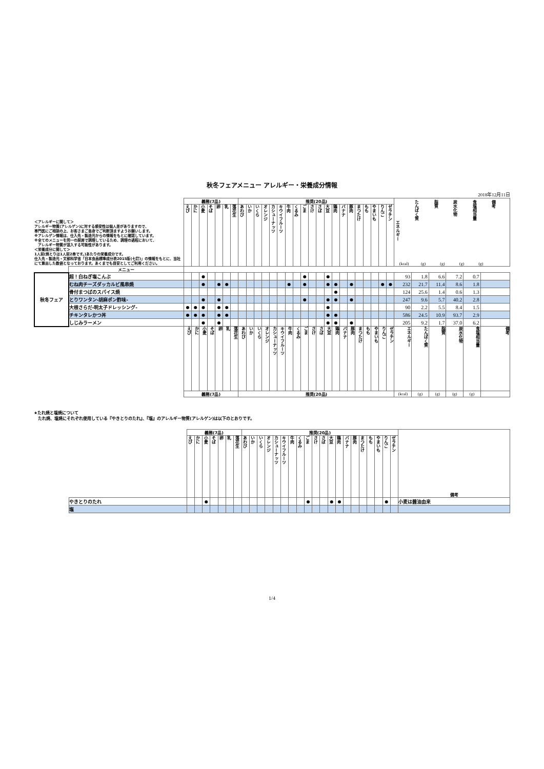秋冬フェアメニュー アレルギー・栄養成分情報
2018年12月11日
| ＜アレルギーに関して＞ アレルギー物質(アレルゲン)に対する感受性は個人差がありますので、 専門医にご相談の上、お客さまご自身でご判断頂ますようお願いします。 ※アレルゲン情報は、仕入先・製造元からの情報をもとに確認しています。 ※全てのメニューを同一の厨房で調理しているため、調理の過程において、 アレルギー物質が混入する可能性があります。 ＜栄養成分に関して＞ 1人前(焼とりは1人前2串です。)あたりの栄養成分です。 仕入先・製造元・文部科学省「日本食品標準成分表2015版(七訂)」の情報をもとに、当社にて算出した数値となっております。あくまでも目安としてご利用ください。 | | 義務(7品) | | | | | | | 推奨(20品) | | | | | | | | | | | | | | | | | | | | / エネルギー / たんぱく質 / 脂質 / 炭水化物 / 食塩相当量 / 備考 / / (kcal) / (g) / (g) / (g) / (g) / / | | | | | |
| | | えび | かに | 小麦 | そば | 卵 | 乳 | 落花生 | あわび | いか | いくら | オレンジ | カシューナッツ | キウイフルーツ | 牛肉 | くるみ | ごま | さけ | さば | 大豆 | 鶏肉 | バナナ | 豚肉 | まつたけ | もも | やまいも | りんご | ゼラチン | | | | | | |
| | メニュー | | | | | | | | | | | | | | | | | | | | | | | | | | | | | | | | | |
| 秋冬フェア | 超！白ねぎ塩こんぶ | | | ● | | | | | | | | | | | | | ● | | | ● | | | | | | | | | 93 | 1.8 | 6.6 | 7.2 | 0.7 | |
| | むね肉チーズダッカルビ風串焼 | | | ● | | ● | ● | | | | | | | | ● | | ● | | | ● | ● | | ● | | | | ● | ● | 232 | 21.7 | 11.4 | 8.6 | 1.8 | |
| | 骨付まつばのスパイス焼 | | | | | | | | | | | | | | | | | | | | ● | | | | | | | | 124 | 25.6 | 1.4 | 0.6 | 1.3 | |
| | とりワンタン-胡麻ポン酢味- | | | ● | | ● | | | | | | | | | | | ● | | | ● | ● | | ● | | | | | | 247 | 9.6 | 5.7 | 40.2 | 2.8 | |
| | 大根さらだ-明太子ドレッシング- | ● | ● | ● | | ● | ● | | | | | | | | | | | | | ● | | | | | | | | | 90 | 2.2 | 5.5 | 8.4 | 1.5 | |
| | チキンタレかつ丼 | ● | ● | ● | | ● | ● | | | | | | | | | | | | | ● | ● | | | | | | | | 586 | 24.5 | 10.9 | 93.7 | 2.9 | |
| | しじみラーメン | | | ● | | ● | | | | | | | | | | | | | | ● | ● | | ● | | | | | | 205 | 9.2 | 1.7 | 37.0 | 6.2 | |
| | | えび | かに | 小麦 | そば | 卵 | 乳 | 落花生 | あわび | いか | いくら | オレンジ | カシューナッツ | キウイフルーツ | 牛肉 | くるみ | ごま | さけ | さば | 大豆 | 鶏肉 | バナナ | 豚肉 | まつたけ | もも | やまいも | りんご | ゼラチン | エネルギー | たんぱく質 | 脂質 | 炭水化物 | 食塩相当量 | 備考 |
| | | 義務(7品) | | | | | | | 推奨(20品) | | | | | | | | | | | | | | | | | | | | (kcal) | (g) | (g) | (g) | (g) | |
★たれ焼と塩焼について
　たれ焼、塩焼にそれぞれ使用している『やきとりのたれ』、『塩』のアレルギー物質(アレルゲン)は以下のとおりです。
| | 義務(7品) | | | | | | | 推奨(20品) | | | | | | | | | | | | | | | | | | | | 備考 |
| | えび | かに | 小麦 | そば | 卵 | 乳 | 落花生 | あわび | いか | いくら | オレンジ | カシューナッツ | キウイフルーツ | 牛肉 | くるみ | ごま | さけ | さば | 大豆 | 鶏肉 | バナナ | 豚肉 | まつたけ | もも | やまいも | りんご | ゼラチン | |
| やきとりのたれ | | | ● | | | | | | | | | | | | | ● | | | ● | ● | | | | | | ● | | 小麦は醤油由来 |
| 塩 | | | | | | | | | | | | | | | | | | | | | | | | | | | | |
1/4